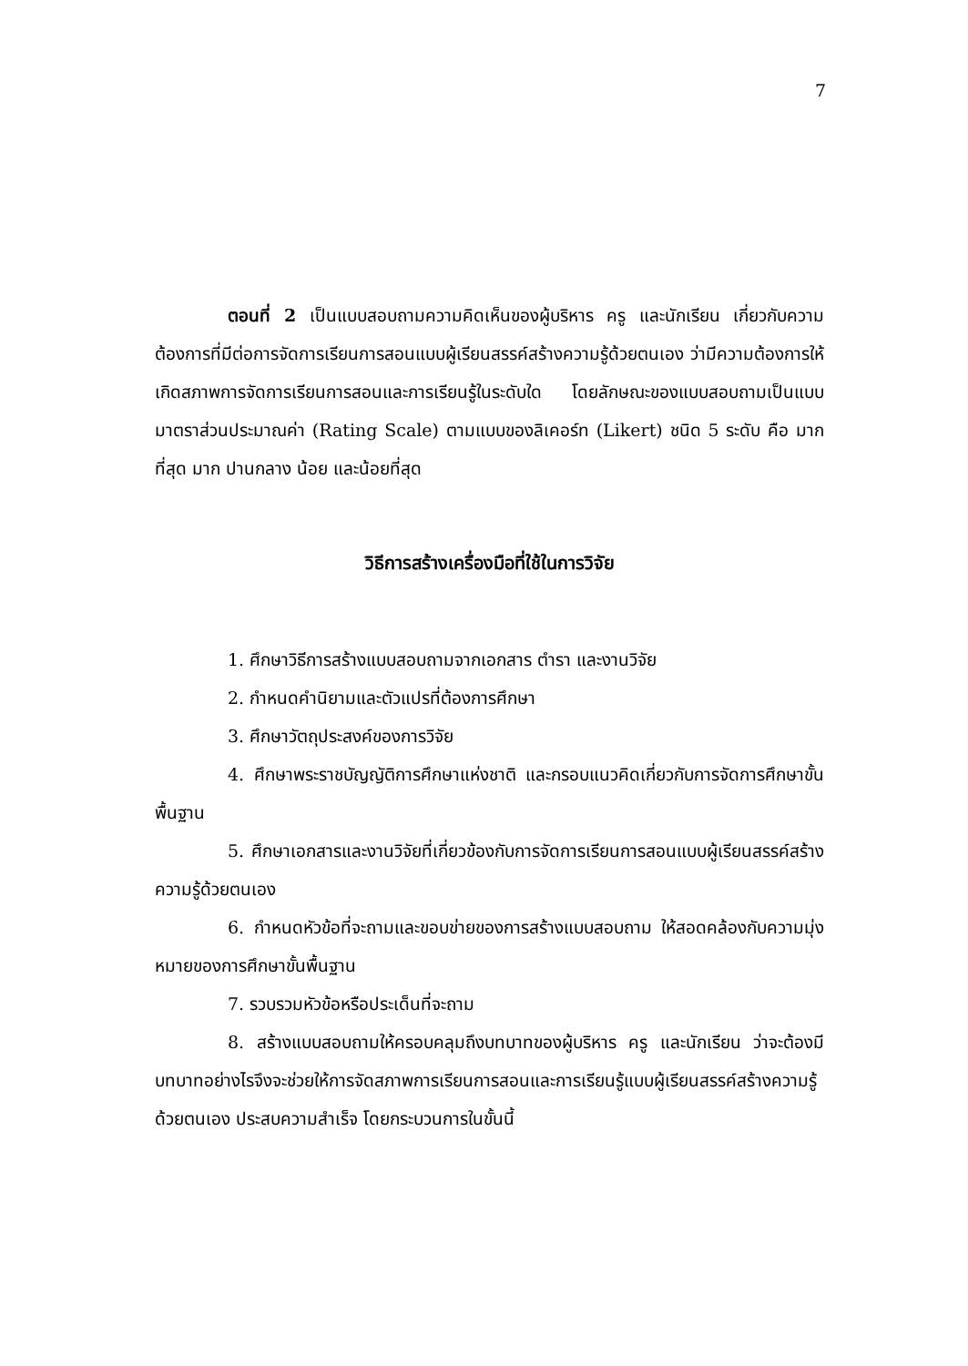7
ตอนที่ 2 เป็นแบบสอบถามความคิดเห็นของผู้บริหาร ครู และนักเรียน เกี่ยวกับความต้องการที่มีต่อการจัดการเรียนการสอนแบบผู้เรียนสรรค์สร้างความรู้ด้วยตนเอง ว่ามีความต้องการให้เกิดสภาพการจัดการเรียนการสอนและการเรียนรู้ในระดับใด โดยลักษณะของแบบสอบถามเป็นแบบมาตราส่วนประมาณค่า (Rating Scale) ตามแบบของลิเคอร์ท (Likert) ชนิด 5 ระดับ คือ มากที่สุด มาก ปานกลาง น้อย และน้อยที่สุด
วิธีการสร้างเครื่องมือที่ใช้ในการวิจัย
1. ศึกษาวิธีการสร้างแบบสอบถามจากเอกสาร ตำรา และงานวิจัย
2. กำหนดคำนิยามและตัวแปรที่ต้องการศึกษา
3. ศึกษาวัตถุประสงค์ของการวิจัย
4. ศึกษาพระราชบัญญัติการศึกษาแห่งชาติ และกรอบแนวคิดเกี่ยวกับการจัดการศึกษาขั้นพื้นฐาน
5. ศึกษาเอกสารและงานวิจัยที่เกี่ยวข้องกับการจัดการเรียนการสอนแบบผู้เรียนสรรค์สร้างความรู้ด้วยตนเอง
6. กำหนดหัวข้อที่จะถามและขอบข่ายของการสร้างแบบสอบถาม ให้สอดคล้องกับความมุ่งหมายของการศึกษาขั้นพื้นฐาน
7. รวบรวมหัวข้อหรือประเด็นที่จะถาม
8. สร้างแบบสอบถามให้ครอบคลุมถึงบทบาทของผู้บริหาร ครู และนักเรียน ว่าจะต้องมีบทบาทอย่างไรจึงจะช่วยให้การจัดสภาพการเรียนการสอนและการเรียนรู้แบบผู้เรียนสรรค์สร้างความรู้ด้วยตนเอง ประสบความสำเร็จ โดยกระบวนการในขั้นนี้